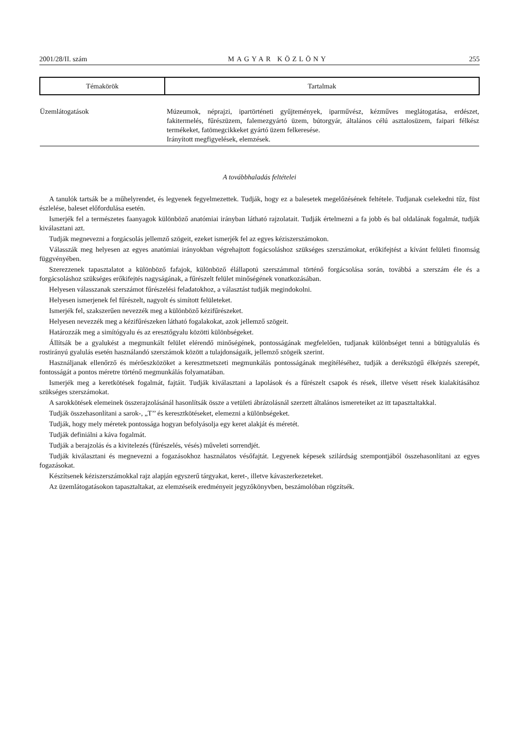2001/28/II. szám MAGYAR KÖZLÖNY 255
| Témakörök | Tartalmak |
| --- | --- |
| Üzemlátogatások | Múzeumok, néprajzi, ipartörténeti gyűjtemények, iparművész, kézműves meglátogatása, erdészet, fakitermelés, fűrészüzem, falemezgyártó üzem, bútorgyár, általános célú asztalosüzem, faipari félkész termékeket, fatömegcikkeket gyártó üzem felkeresése. Irányított megfigyelések, elemzések. |
A továbbhaladás feltételei
A tanulók tartsák be a műhelyrendet, és legyenek fegyelmezettek. Tudják, hogy ez a balesetek megelőzésének feltétele. Tudjanak cselekedni tűz, füst észlelése, baleset előfordulása esetén.
Ismerjék fel a természetes faanyagok különböző anatómiai irányban látható rajzolatait. Tudják értelmezni a fa jobb és bal oldalának fogalmát, tudják kiválasztani azt.
Tudják megnevezni a forgácsolás jellemző szögeit, ezeket ismerjék fel az egyes kéziszerszámokon.
Válasszák meg helyesen az egyes anatómiai irányokban végrehajtott fogácsoláshoz szükséges szerszámokat, erőkifejtést a kívánt felületi finomság függvényében.
Szerezzenek tapasztalatot a különböző fafajok, különböző élállapotú szerszámmal történő forgácsolása során, továbbá a szerszám éle és a forgácsoláshoz szükséges erőkifejtés nagyságának, a fűrészelt felület minőségének vonatkozásában.
Helyesen válasszanak szerszámot fűrészelési feladatokhoz, a választást tudják megindokolni.
Helyesen ismerjenek fel fűrészelt, nagyolt és simított felületeket.
Ismerjék fel, szakszerűen nevezzék meg a különböző kézifűrészeket.
Helyesen nevezzék meg a kézifűrészeken látható fogalakokat, azok jellemző szögeit.
Határozzák meg a simítógyalu és az eresztőgyalu közötti különbségeket.
Állítsák be a gyalukést a megmunkált felület elérendő minőségének, pontosságának megfelelően, tudjanak különbséget tenni a bütügyalulás és rostirányú gyalulás esetén használandó szerszámok között a tulajdonságaik, jellemző szögeik szerint.
Használjanak ellenőrző és mérőeszközöket a keresztmetszeti megmunkálás pontosságának megítéléséhez, tudják a derékszögű élképzés szerepét, fontosságát a pontos méretre történő megmunkálás folyamatában.
Ismerjék meg a keretkötések fogalmát, fajtáit. Tudják kiválasztani a lapolások és a fűrészelt csapok és rések, illetve vésett rések kialakításához szükséges szerszámokat.
A sarokkötések elemeinek összerajzolásánál hasonlítsák össze a vetületi ábrázolásnál szerzett általános ismereteiket az itt tapasztaltakkal.
Tudják összehasonlítani a sarok-, „T’’ és keresztkötéseket, elemezni a különbségeket.
Tudják, hogy mely méretek pontossága hogyan befolyásolja egy keret alakját és méretét.
Tudják definiálni a káva fogalmát.
Tudják a berajzolás és a kivitelezés (fűrészelés, vésés) műveleti sorrendjét.
Tudják kiválasztani és megnevezni a fogazásokhoz használatos vésőfajtát. Legyenek képesek szilárdság szempontjából összehasonlítani az egyes fogazásokat.
Készítsenek kéziszerszámokkal rajz alapján egyszerű tárgyakat, keret-, illetve kávaszerkezeteket.
Az üzemlátogatásokon tapasztaltakat, az elemzéseik eredményeit jegyzőkönyvben, beszámolóban rögzítsék.